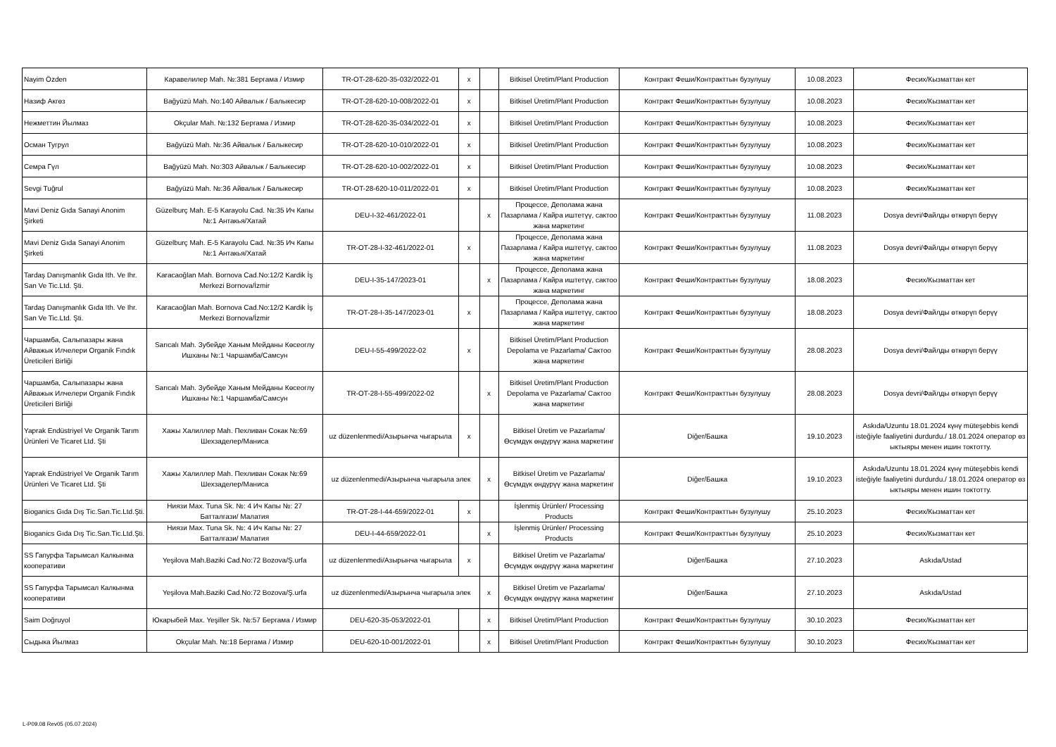| Nayim Özden | Каравелилер Mah. №:381 Бергама / Измир | TR-OT-28-620-35-032/2022-01 | x | | Bitkisel Üretim/Plant Production | Контракт Феши/Контракттын бузулушу | 10.08.2023 | Фесих/Кызматтан кет |
| Назиф Акгөз | Bağyüzü Mah. No:140 Айвалык / Балыкесир | TR-OT-28-620-10-008/2022-01 | x | | Bitkisel Üretim/Plant Production | Контракт Феши/Контракттын бузулушу | 10.08.2023 | Фесих/Кызматтан кет |
| Нежметтин Йылмаз | Okçular Mah. №:132 Бергама / Измир | TR-OT-28-620-35-034/2022-01 | x | | Bitkisel Üretim/Plant Production | Контракт Феши/Контракттын бузулушу | 10.08.2023 | Фесих/Кызматтан кет |
| Осман Тугрул | Bağyüzü Mah. №:36 Айвалык / Балыкесир | TR-OT-28-620-10-010/2022-01 | x | | Bitkisel Üretim/Plant Production | Контракт Феши/Контракттын бузулушу | 10.08.2023 | Фесих/Кызматтан кет |
| Семра Гүл | Bağyüzü Mah. No:303 Айвалык / Балыкесир | TR-OT-28-620-10-002/2022-01 | x | | Bitkisel Üretim/Plant Production | Контракт Феши/Контракттын бузулушу | 10.08.2023 | Фесих/Кызматтан кет |
| Sevgi Tuğrul | Bağyüzü Mah. №:36 Айвалык / Балыкесир | TR-OT-28-620-10-011/2022-01 | x | | Bitkisel Üretim/Plant Production | Контракт Феши/Контракттын бузулушу | 10.08.2023 | Фесих/Кызматтан кет |
| Mavi Deniz Gıda Sanayi Anonim Şirketi | Güzelburç Mah. E-5 Karayolu Cad. №:35 Ич Капы №:1 Антакья/Хатай | DEU-I-32-461/2022-01 | | x | Процессе, Деполама жана Пазарлама / Кайра иштетүү, сактоо жана маркетинг | Контракт Феши/Контракттын бузулушу | 11.08.2023 | Dosya devri/Файлды өткөрүп берүү |
| Mavi Deniz Gıda Sanayi Anonim Şirketi | Güzelburç Mah. E-5 Karayolu Cad. №:35 Ич Капы №:1 Антакья/Хатай | TR-OT-28-I-32-461/2022-01 | x | | Процессе, Деполама жана Пазарлама / Кайра иштетүү, сактоо жана маркетинг | Контракт Феши/Контракттын бузулушу | 11.08.2023 | Dosya devri/Файлды өткөрүп берүү |
| Tardaş Danışmanlık Gıda Ith. Ve Ihr. San Ve Tic.Ltd. Şti. | Karacaoğlan Mah. Bornova Cad.No:12/2 Kardik İş Merkezi Bornova/İzmir | DEU-I-35-147/2023-01 | | x | Процессе, Деполама жана Пазарлама / Кайра иштетүү, сактоо жана маркетинг | Контракт Феши/Контракттын бузулушу | 18.08.2023 | Фесих/Кызматтан кет |
| Tardaş Danışmanlık Gıda Ith. Ve Ihr. San Ve Tic.Ltd. Şti. | Karacaoğlan Mah. Bornova Cad.No:12/2 Kardik İş Merkezi Bornova/İzmir | TR-OT-28-I-35-147/2023-01 | x | | Процессе, Деполама жана Пазарлама / Кайра иштетүү, сактоо жана маркетинг | Контракт Феши/Контракттын бузулушу | 18.08.2023 | Dosya devri/Файлды өткөрүп берүү |
| Чаршамба, Салыпазары жана Айважык Илчелери Organik Fındık Üreticileri Birliği | Sarıcalı Mah. Зубейде Ханым Мейданы Көсеоглу Ишханы №:1 Чаршамба/Самсун | DEU-I-55-499/2022-02 | x | | Bitkisel Üretim/Plant Production Depolama ve Pazarlama/ Сактоо жана маркетинг | Контракт Феши/Контракттын бузулушу | 28.08.2023 | Dosya devri/Файлды өткөрүп берүү |
| Чаршамба, Салыпазары жана Айважык Илчелери Organik Fındık Üreticileri Birliği | Sarıcalı Mah. Зубейде Ханым Мейданы Көсеоглу Ишханы №:1 Чаршамба/Самсун | TR-OT-28-I-55-499/2022-02 | | x | Bitkisel Üretim/Plant Production Depolama ve Pazarlama/ Сактоо жана маркетинг | Контракт Феши/Контракттын бузулушу | 28.08.2023 | Dosya devri/Файлды өткөрүп берүү |
| Yaprak Endüstriyel Ve Organik Tarım Ürünleri Ve Ticaret Ltd. Şti | Хажы Халиллер Mah. Пехливан Сокак №:69 Шехзаделер/Маниса | uz düzenlenmedi/Азырынча чыгарыла | x | | Bitkisel Üretim ve Pazarlama/ Өсүмдүк өндүрүү жана маркетинг | Diğer/Башка | 19.10.2023 | Askıda/Uzuntu 18.01.2024 күнү müteşebbis kendi isteğiyle faaliyetini durdurdu./ 18.01.2024 оператор өз ыктыяры менен ишин токтотту. |
| Yaprak Endüstriyel Ve Organik Tarım Ürünleri Ve Ticaret Ltd. Şti | Хажы Халиллер Mah. Пехливан Сокак №:69 Шехзаделер/Маниса | uz düzenlenmedi/Азырынча чыгарыла элек | | x | Bitkisel Üretim ve Pazarlama/ Өсүмдүк өндүрүү жана маркетинг | Diğer/Башка | 19.10.2023 | Askıda/Uzuntu 18.01.2024 күнү müteşebbis kendi isteğiyle faaliyetini durdurdu./ 18.01.2024 оператор өз ыктыяры менен ишин токтотту. |
| Bioganics Gıda Dış Tic.San.Tic.Ltd.Şti. | Ниязи Max. Tuna Sk. №: 4 Ич Капы №: 27 Батталгази/ Малатия | TR-OT-28-I-44-659/2022-01 | x | | İşlenmiş Ürünler/ Processing Products | Контракт Феши/Контракттын бузулушу | 25.10.2023 | Фесих/Кызматтан кет |
| Bioganics Gıda Dış Tic.San.Tic.Ltd.Şti. | Ниязи Max. Tuna Sk. №: 4 Ич Капы №: 27 Батталгази/ Малатия | DEU-I-44-659/2022-01 | | x | İşlenmiş Ürünler/ Processing Products | Контракт Феши/Контракттын бузулушу | 25.10.2023 | Фесих/Кызматтан кет |
| SS Гапурфа Тарымсал Калкынма кооперативи | Yeşilova Mah.Baziki Cad.No:72 Bozova/Ş.urfa | uz düzenlenmedi/Азырынча чыгарыла | x | | Bitkisel Üretim ve Pazarlama/ Өсүмдүк өндүрүү жана маркетинг | Diğer/Башка | 27.10.2023 | Askıda/Ustad |
| SS Гапурфа Тарымсал Калкынма кооперативи | Yeşilova Mah.Baziki Cad.No:72 Bozova/Ş.urfa | uz düzenlenmedi/Азырынча чыгарыла элек | | x | Bitkisel Üretim ve Pazarlama/ Өсүмдүк өндүрүү жана маркетинг | Diğer/Башка | 27.10.2023 | Askıda/Ustad |
| Saim Doğruyol | Юкарыбей Max. Yeşiller Sk. №:57 Бергама / Измир | DEU-620-35-053/2022-01 | | x | Bitkisel Üretim/Plant Production | Контракт Феши/Контракттын бузулушу | 30.10.2023 | Фесих/Кызматтан кет |
| Сыдыка Йылмаз | Okçular Mah. №:18 Бергама / Измир | DEU-620-10-001/2022-01 | | x | Bitkisel Üretim/Plant Production | Контракт Феши/Контракттын бузулушу | 30.10.2023 | Фесих/Кызматтан кет |
L-P09.08 Rev05 (05.07.2024)